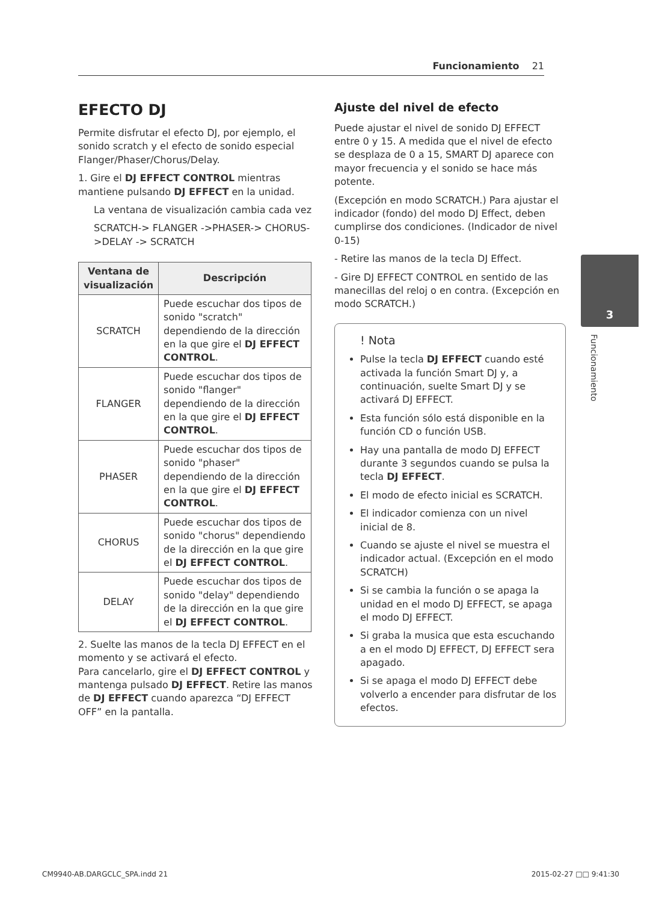Funcionamiento 21
EFECTO DJ
Permite disfrutar el efecto DJ, por ejemplo, el sonido scratch y el efecto de sonido especial Flanger/Phaser/Chorus/Delay.
1. Gire el DJ EFFECT CONTROL mientras mantiene pulsando DJ EFFECT en la unidad.
La ventana de visualización cambia cada vez
SCRATCH-> FLANGER ->PHASER-> CHORUS->DELAY -> SCRATCH
| Ventana de visualización | Descripción |
| --- | --- |
| SCRATCH | Puede escuchar dos tipos de sonido "scratch" dependiendo de la dirección en la que gire el DJ EFFECT CONTROL . |
| FLANGER | Puede escuchar dos tipos de sonido "flanger" dependiendo de la dirección en la que gire el DJ EFFECT CONTROL . |
| PHASER | Puede escuchar dos tipos de sonido "phaser" dependiendo de la dirección en la que gire el DJ EFFECT CONTROL . |
| CHORUS | Puede escuchar dos tipos de sonido "chorus" dependiendo de la dirección en la que gire el DJ EFFECT CONTROL . |
| DELAY | Puede escuchar dos tipos de sonido "delay" dependiendo de la dirección en la que gire el DJ EFFECT CONTROL . |
2. Suelte las manos de la tecla DJ EFFECT en el momento y se activará el efecto.
Para cancelarlo, gire el DJ EFFECT CONTROL y mantenga pulsado DJ EFFECT. Retire las manos de DJ EFFECT cuando aparezca “DJ EFFECT OFF” en la pantalla.
Ajuste del nivel de efecto
Puede ajustar el nivel de sonido DJ EFFECT entre 0 y 15. A medida que el nivel de efecto se desplaza de 0 a 15, SMART DJ aparece con mayor frecuencia y el sonido se hace más potente.
(Excepción en modo SCRATCH.) Para ajustar el indicador (fondo) del modo DJ Effect, deben cumplirse dos condiciones. (Indicador de nivel 0-15)
- Retire las manos de la tecla DJ Effect.
- Gire DJ EFFECT CONTROL en sentido de las manecillas del reloj o en contra. (Excepción en modo SCRATCH.)
! Nota
Pulse la tecla DJ EFFECT cuando esté activada la función Smart DJ y, a continuación, suelte Smart DJ y se activará DJ EFFECT.
Esta función sólo está disponible en la función CD o función USB.
Hay una pantalla de modo DJ EFFECT durante 3 segundos cuando se pulsa la tecla DJ EFFECT.
El modo de efecto inicial es SCRATCH.
El indicador comienza con un nivel inicial de 8.
Cuando se ajuste el nivel se muestra el indicador actual. (Excepción en el modo SCRATCH)
Si se cambia la función o se apaga la unidad en el modo DJ EFFECT, se apaga el modo DJ EFFECT.
Si graba la musica que esta escuchando a en el modo DJ EFFECT, DJ EFFECT sera apagado.
Si se apaga el modo DJ EFFECT debe volverlo a encender para disfrutar de los efectos.
3
Funcionamiento
CM9940-AB.DARGCLC_SPA.indd 21 2015-02-27 □□ 9:41:30